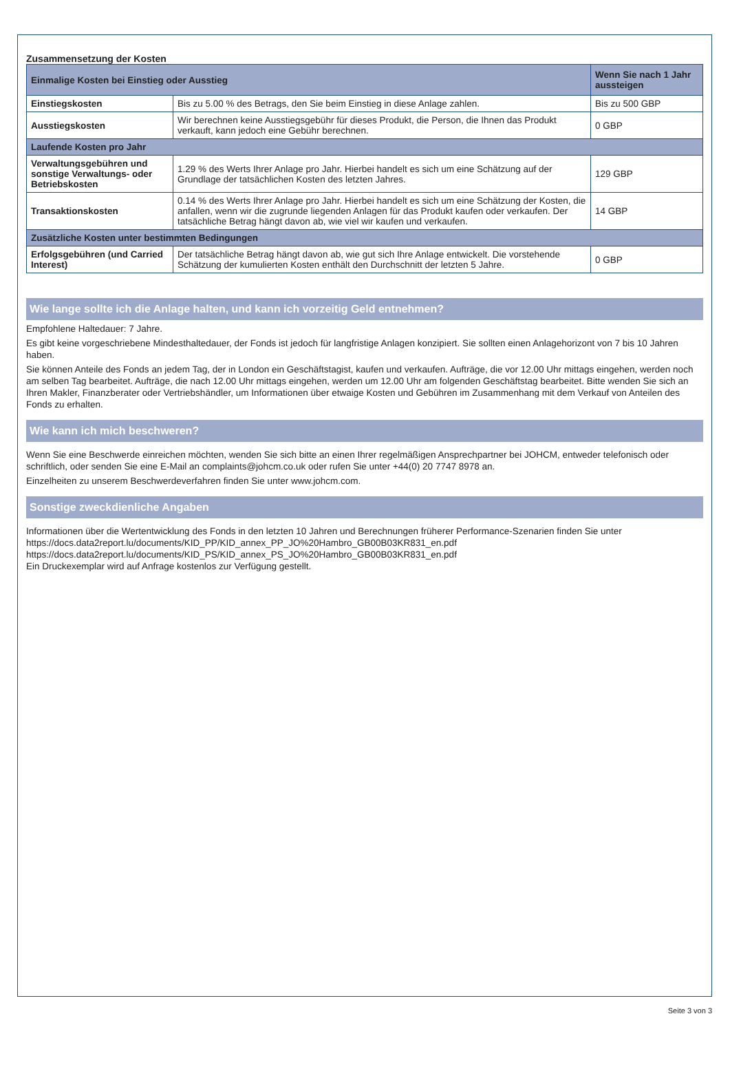Zusammensetzung der Kosten
| Einmalige Kosten bei Einstieg oder Ausstieg | | Wenn Sie nach 1 Jahr aussteigen |
| --- | --- | --- |
| Einstiegskosten | Bis zu 5.00 % des Betrags, den Sie beim Einstieg in diese Anlage zahlen. | Bis zu 500 GBP |
| Ausstiegskosten | Wir berechnen keine Ausstiegsgebühr für dieses Produkt, die Person, die Ihnen das Produkt verkauft, kann jedoch eine Gebühr berechnen. | 0 GBP |
| Laufende Kosten pro Jahr | | |
| Verwaltungsgebühren und sonstige Verwaltungs- oder Betriebskosten | 1.29 % des Werts Ihrer Anlage pro Jahr. Hierbei handelt es sich um eine Schätzung auf der Grundlage der tatsächlichen Kosten des letzten Jahres. | 129 GBP |
| Transaktionskosten | 0.14 % des Werts Ihrer Anlage pro Jahr. Hierbei handelt es sich um eine Schätzung der Kosten, die anfallen, wenn wir die zugrunde liegenden Anlagen für das Produkt kaufen oder verkaufen. Der tatsächliche Betrag hängt davon ab, wie viel wir kaufen und verkaufen. | 14 GBP |
| Zusätzliche Kosten unter bestimmten Bedingungen | | |
| Erfolgsgebühren (und Carried Interest) | Der tatsächliche Betrag hängt davon ab, wie gut sich Ihre Anlage entwickelt. Die vorstehende Schätzung der kumulierten Kosten enthält den Durchschnitt der letzten 5 Jahre. | 0 GBP |
Wie lange sollte ich die Anlage halten, und kann ich vorzeitig Geld entnehmen?
Empfohlene Haltedauer: 7 Jahre.
Es gibt keine vorgeschriebene Mindesthaltedauer, der Fonds ist jedoch für langfristige Anlagen konzipiert. Sie sollten einen Anlagehorizont von 7 bis 10 Jahren haben.
Sie können Anteile des Fonds an jedem Tag, der in London ein Geschäftstagist, kaufen und verkaufen. Aufträge, die vor 12.00 Uhr mittags eingehen, werden noch am selben Tag bearbeitet. Aufträge, die nach 12.00 Uhr mittags eingehen, werden um 12.00 Uhr am folgenden Geschäftstag bearbeitet. Bitte wenden Sie sich an Ihren Makler, Finanzberater oder Vertriebshändler, um Informationen über etwaige Kosten und Gebühren im Zusammenhang mit dem Verkauf von Anteilen des Fonds zu erhalten.
Wie kann ich mich beschweren?
Wenn Sie eine Beschwerde einreichen möchten, wenden Sie sich bitte an einen Ihrer regelmäßigen Ansprechpartner bei JOHCM, entweder telefonisch oder schriftlich, oder senden Sie eine E-Mail an complaints@johcm.co.uk oder rufen Sie unter +44(0) 20 7747 8978 an.
Einzelheiten zu unserem Beschwerdeverfahren finden Sie unter www.johcm.com.
Sonstige zweckdienliche Angaben
Informationen über die Wertentwicklung des Fonds in den letzten 10 Jahren und Berechnungen früherer Performance-Szenarien finden Sie unter
https://docs.data2report.lu/documents/KID_PP/KID_annex_PP_JO%20Hambro_GB00B03KR831_en.pdf
https://docs.data2report.lu/documents/KID_PS/KID_annex_PS_JO%20Hambro_GB00B03KR831_en.pdf
Ein Druckexemplar wird auf Anfrage kostenlos zur Verfügung gestellt.
Seite 3 von 3